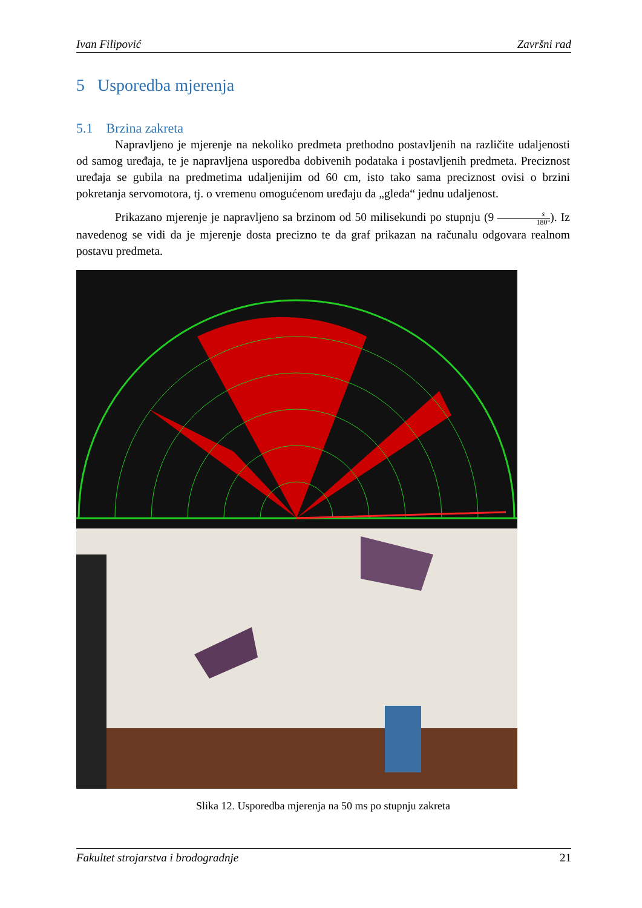Ivan Filipović Završni rad
5 Usporedba mjerenja
5.1 Brzina zakreta
Napravljeno je mjerenje na nekoliko predmeta prethodno postavljenih na različite udaljenosti od samog uređaja, te je napravljena usporedba dobivenih podataka i postavljenih predmeta. Preciznost uređaja se gubila na predmetima udaljenijim od 60 cm, isto tako sama preciznost ovisi o brzini pokretanja servomotora, tj. o vremenu omogućenom uređaju da „gleda“ jednu udaljenost.
Prikazano mjerenje je napravljeno sa brzinom od 50 milisekundi po stupnju (9 s 180°). Iz navedenog se vidi da je mjerenje dosta precizno te da graf prikazan na računalu odgovara realnom postavu predmeta.
Slika 12. Usporedba mjerenja na 50 ms po stupnju zakreta
Fakultet strojarstva i brodogradnje 21